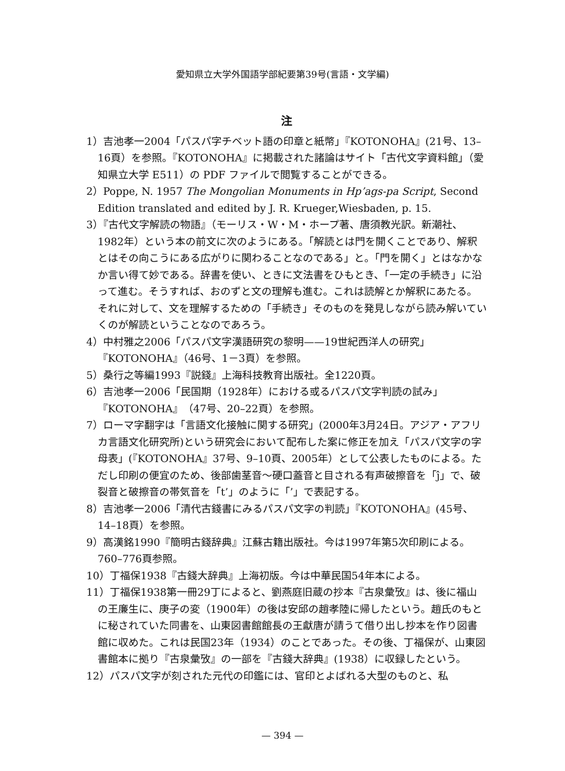愛知県立大学外国語学部紀要第39号(言語・文学編)
注
1）吉池孝一2004「パスパ字チベット語の印章と紙幣」『KOTONOHA』(21号、13–16頁）を参照。『KOTONOHA』に掲載された諸論はサイト「古代文字資料館」（愛知県立大学 E511）の PDF ファイルで閲覧することができる。
2）Poppe, N. 1957 The Mongolian Monuments in Hp’ags-pa Script, Second Edition translated and edited by J. R. Krueger,Wiesbaden, p. 15.
3）『古代文字解読の物語』（モーリス・W・M・ホープ著、唐須教光訳。新潮社、1982年）という本の前文に次のようにある。「解読とは門を開くことであり、解釈とはその向こうにある広がりに関わることなのである」と。「門を開く」とはなかなか言い得て妙である。辞書を使い、ときに文法書をひもとき、「一定の手続き」に沿って進む。そうすれば、おのずと文の理解も進む。これは読解とか解釈にあたる。それに対して、文を理解するための「手続き」そのものを発見しながら読み解いていくのが解読ということなのであろう。
4）中村雅之2006「パスパ文字漢語研究の黎明——19世紀西洋人の研究」『KOTONOHA』（46号、1－3頁）を参照。
5）桑行之等編1993『説錢』上海科技教育出版社。全1220頁。
6）吉池孝一2006「民国期（1928年）における或るパスパ文字判読の試み」『KOTONOHA』（47号、20–22頁）を参照。
7）ローマ字翻字は「言語文化接触に関する研究」(2000年3月24日。アジア・アフリカ言語文化研究所)という研究会において配布した案に修正を加え「パスパ文字の字母表」(『KOTONOHA』37号、9–10頁、2005年）として公表したものによる。ただし印刷の便宜のため、後部歯茎音〜硬口蓋音と目される有声破擦音を「ĵ」で、破裂音と破擦音の帯気音を「t’」のように「’」で表記する。
8）吉池孝一2006「清代古錢書にみるパスパ文字の判読」『KOTONOHA』(45号、14–18頁）を参照。
9）高漢銘1990『簡明古錢辞典』江蘇古籍出版社。今は1997年第5次印刷による。760–776頁参照。
10）丁福保1938『古錢大辞典』上海初版。今は中華民国54年本による。
11）丁福保1938第一冊29丁によると、劉燕庭旧蔵の抄本『古泉彙攷』は、後に福山の王廉生に、庚子の変（1900年）の後は安邱の趙孝陸に帰したという。趙氏のもとに秘されていた同書を、山東図書館館長の王獻唐が請うて借り出し抄本を作り図書館に収めた。これは民国23年（1934）のことであった。その後、丁福保が、山東図書館本に拠り『古泉彙攷』の一部を『古錢大辞典』(1938）に収録したという。
12）パスパ文字が刻された元代の印鑑には、官印とよばれる大型のものと、私
— 394 —